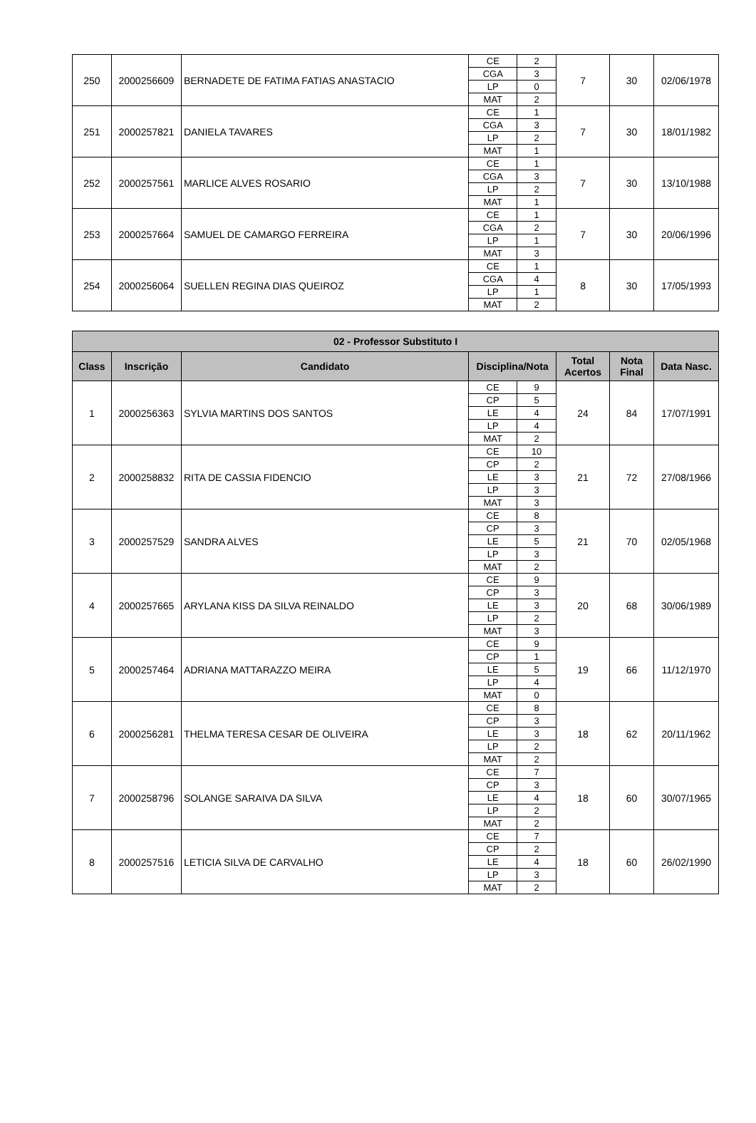| 250 | 2000256609 | BERNADETE DE FATIMA FATIAS ANASTACIO | CE | 2 | 7 | 30 | 02/06/1978 |
| | | | CGA | 3 | | | |
| | | | LP | 0 | | | |
| | | | MAT | 2 | | | |
| 251 | 2000257821 | DANIELA TAVARES | CE | 1 | 7 | 30 | 18/01/1982 |
| | | | CGA | 3 | | | |
| | | | LP | 2 | | | |
| | | | MAT | 1 | | | |
| 252 | 2000257561 | MARLICE ALVES ROSARIO | CE | 1 | 7 | 30 | 13/10/1988 |
| | | | CGA | 3 | | | |
| | | | LP | 2 | | | |
| | | | MAT | 1 | | | |
| 253 | 2000257664 | SAMUEL DE CAMARGO FERREIRA | CE | 1 | 7 | 30 | 20/06/1996 |
| | | | CGA | 2 | | | |
| | | | LP | 1 | | | |
| | | | MAT | 3 | | | |
| 254 | 2000256064 | SUELLEN REGINA DIAS QUEIROZ | CE | 1 | 8 | 30 | 17/05/1993 |
| | | | CGA | 4 | | | |
| | | | LP | 1 | | | |
| | | | MAT | 2 | | | |
| 02 - Professor Substituto I | | | | | | | |
| --- | --- | --- | --- | --- | --- | --- | --- |
| Class | Inscrição | Candidato | Disciplina/Nota | | Total Acertos | Nota Final | Data Nasc. |
| 1 | 2000256363 | SYLVIA MARTINS DOS SANTOS | CE | 9 | 24 | 84 | 17/07/1991 |
| | | | CP | 5 | | | |
| | | | LE | 4 | | | |
| | | | LP | 4 | | | |
| | | | MAT | 2 | | | |
| 2 | 2000258832 | RITA DE CASSIA FIDENCIO | CE | 10 | 21 | 72 | 27/08/1966 |
| | | | CP | 2 | | | |
| | | | LE | 3 | | | |
| | | | LP | 3 | | | |
| | | | MAT | 3 | | | |
| 3 | 2000257529 | SANDRA ALVES | CE | 8 | 21 | 70 | 02/05/1968 |
| | | | CP | 3 | | | |
| | | | LE | 5 | | | |
| | | | LP | 3 | | | |
| | | | MAT | 2 | | | |
| 4 | 2000257665 | ARYLANA KISS DA SILVA REINALDO | CE | 9 | 20 | 68 | 30/06/1989 |
| | | | CP | 3 | | | |
| | | | LE | 3 | | | |
| | | | LP | 2 | | | |
| | | | MAT | 3 | | | |
| 5 | 2000257464 | ADRIANA MATTARAZZO MEIRA | CE | 9 | 19 | 66 | 11/12/1970 |
| | | | CP | 1 | | | |
| | | | LE | 5 | | | |
| | | | LP | 4 | | | |
| | | | MAT | 0 | | | |
| 6 | 2000256281 | THELMA TERESA CESAR DE OLIVEIRA | CE | 8 | 18 | 62 | 20/11/1962 |
| | | | CP | 3 | | | |
| | | | LE | 3 | | | |
| | | | LP | 2 | | | |
| | | | MAT | 2 | | | |
| 7 | 2000258796 | SOLANGE SARAIVA DA SILVA | CE | 7 | 18 | 60 | 30/07/1965 |
| | | | CP | 3 | | | |
| | | | LE | 4 | | | |
| | | | LP | 2 | | | |
| | | | MAT | 2 | | | |
| 8 | 2000257516 | LETICIA SILVA DE CARVALHO | CE | 7 | 18 | 60 | 26/02/1990 |
| | | | CP | 2 | | | |
| | | | LE | 4 | | | |
| | | | LP | 3 | | | |
| | | | MAT | 2 | | | |